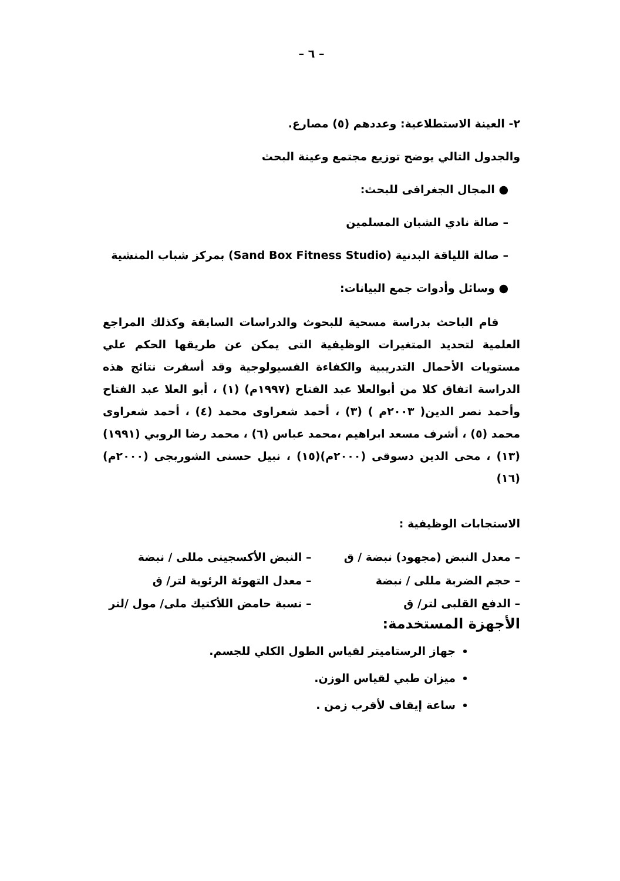– ٦ –
٢- العينة الاستطلاعية: وعددهم (٥) مصارع.
والجدول التالي يوضح توزيع مجتمع وعينة البحث
● المجال الجغرافى للبحث:
– صالة نادي الشبان المسلمين
– صالة اللياقة البدنية (Sand Box Fitness Studio) بمركز شباب المنشية
● وسائل وأدوات جمع البيانات:
قام الباحث بدراسة مسحية للبحوث والدراسات السابقة وكذلك المراجع العلمية لتحديد المتغيرات الوظيفية التى يمكن عن طريقها الحكم علي مستويات الأحمال التدريبية والكفاءة الفسيولوجية وقد أسفرت نتائج هذه الدراسة اتفاق كلا من أبوالعلا عبد الفتاح (١٩٩٧م) (١) ، أبو العلا عبد الفتاح وأحمد نصر الدين( ٢٠٠٣م ) (٣) ، أحمد شعراوى محمد (٤) ، أحمد شعراوى محمد (٥) ، أشرف مسعد ابراهيم ،محمد عباس (٦) ، محمد رضا الروبي (١٩٩١) (١٣) ، محى الدين دسوقى (٢٠٠٠م)(١٥) ، نبيل حسنى الشوربجى (٢٠٠٠م)(١٦)
الاستجابات الوظيفية :
– معدل النبض (مجهود) نبضة / ق – النبض الأكسجينى مللى / نبضة
– حجم الضربة مللى / نبضة – معدل التهوئة الرئوية لتر/ ق
– الدفع القلبى لتر/ ق – نسبة حامض اللأكتيك ملى/ مول /لتر
الأجهزة المستخدمة:
جهاز الرستاميتر لقياس الطول الكلي للجسم.
ميزان طبي لقياس الوزن.
ساعة إيقاف لأقرب زمن .